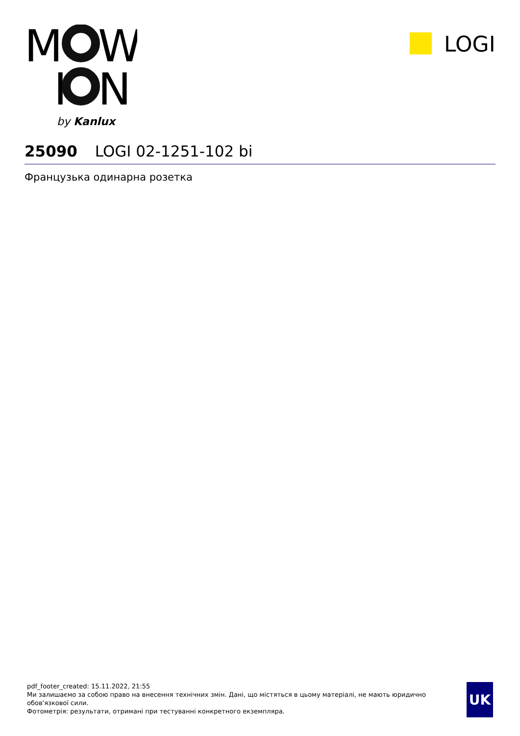M
W
I
N
by Kanlux
LOGI
25090 LOGI 02-1251-102 bi
Французька одинарна розетка
pdf_footer_created: 15.11.2022, 21:55
Ми залишаємо за собою право на внесення технічних змін. Дані, що містяться в цьому матеріалі, не мають юридично обов'язкової сили.
Фотометрія: результати, отримані при тестуванні конкретного екземпляра.
UK